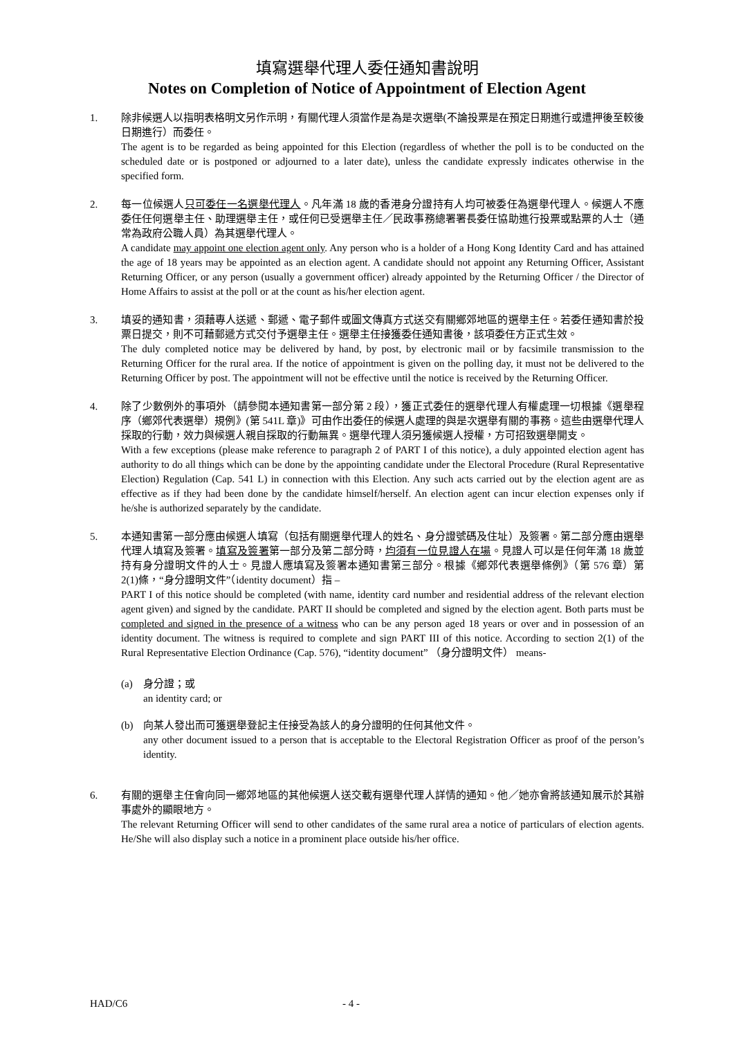填寫選舉代理人委任通知書說明
Notes on Completion of Notice of Appointment of Election Agent
1. 除非候選人以指明表格明文另作示明，有關代理人須當作是為是次選舉(不論投票是在預定日期進行或遭押後至較後日期進行）而委任。
The agent is to be regarded as being appointed for this Election (regardless of whether the poll is to be conducted on the scheduled date or is postponed or adjourned to a later date), unless the candidate expressly indicates otherwise in the specified form.
2. 每一位候選人只可委任一名選舉代理人。凡年滿 18 歲的香港身分證持有人均可被委任為選舉代理人。候選人不應委任任何選舉主任、助理選舉主任，或任何已受選舉主任／民政事務總署署長委任協助進行投票或點票的人士（通常為政府公職人員）為其選舉代理人。
A candidate may appoint one election agent only. Any person who is a holder of a Hong Kong Identity Card and has attained the age of 18 years may be appointed as an election agent. A candidate should not appoint any Returning Officer, Assistant Returning Officer, or any person (usually a government officer) already appointed by the Returning Officer / the Director of Home Affairs to assist at the poll or at the count as his/her election agent.
3. 填妥的通知書，須藉專人送遞、郵遞、電子郵件或圖文傳真方式送交有關鄉郊地區的選舉主任。若委任通知書於投票日提交，則不可藉郵遞方式交付予選舉主任。選舉主任接獲委任通知書後，該項委任方正式生效。
The duly completed notice may be delivered by hand, by post, by electronic mail or by facsimile transmission to the Returning Officer for the rural area. If the notice of appointment is given on the polling day, it must not be delivered to the Returning Officer by post. The appointment will not be effective until the notice is received by the Returning Officer.
4. 除了少數例外的事項外（請參閱本通知書第一部分第 2 段），獲正式委任的選舉代理人有權處理一切根據《選舉程序（鄉郊代表選舉）規例》(第 541L 章)》可由作出委任的候選人處理的與是次選舉有關的事務。這些由選舉代理人採取的行動，效力與候選人親自採取的行動無異。選舉代理人須另獲候選人授權，方可招致選舉開支。
With a few exceptions (please make reference to paragraph 2 of PART I of this notice), a duly appointed election agent has authority to do all things which can be done by the appointing candidate under the Electoral Procedure (Rural Representative Election) Regulation (Cap. 541 L) in connection with this Election. Any such acts carried out by the election agent are as effective as if they had been done by the candidate himself/herself. An election agent can incur election expenses only if he/she is authorized separately by the candidate.
5. 本通知書第一部分應由候選人填寫（包括有關選舉代理人的姓名、身分證號碼及住址）及簽署。第二部分應由選舉代理人填寫及簽署。填寫及簽署第一部分及第二部分時，均須有一位見證人在場。見證人可以是任何年滿 18 歲並持有身分證明文件的人士。見證人應填寫及簽署本通知書第三部分。根據《鄉郊代表選舉條例》（第 576 章）第 2(1)條，“身分證明文件”（identity document）指 –
PART I of this notice should be completed (with name, identity card number and residential address of the relevant election agent given) and signed by the candidate. PART II should be completed and signed by the election agent. Both parts must be completed and signed in the presence of a witness who can be any person aged 18 years or over and in possession of an identity document. The witness is required to complete and sign PART III of this notice. According to section 2(1) of the Rural Representative Election Ordinance (Cap. 576), “identity document” （身分證明文件） means-
(a) 身分證；或
an identity card; or
(b) 向某人發出而可獲選舉登記主任接受為該人的身分證明的任何其他文件。
any other document issued to a person that is acceptable to the Electoral Registration Officer as proof of the person’s identity.
6. 有關的選舉主任會向同一鄉郊地區的其他候選人送交載有選舉代理人詳情的通知。他／她亦會將該通知展示於其辦事處外的顯眼地方。
The relevant Returning Officer will send to other candidates of the same rural area a notice of particulars of election agents. He/She will also display such a notice in a prominent place outside his/her office.
HAD/C6 - 4 -